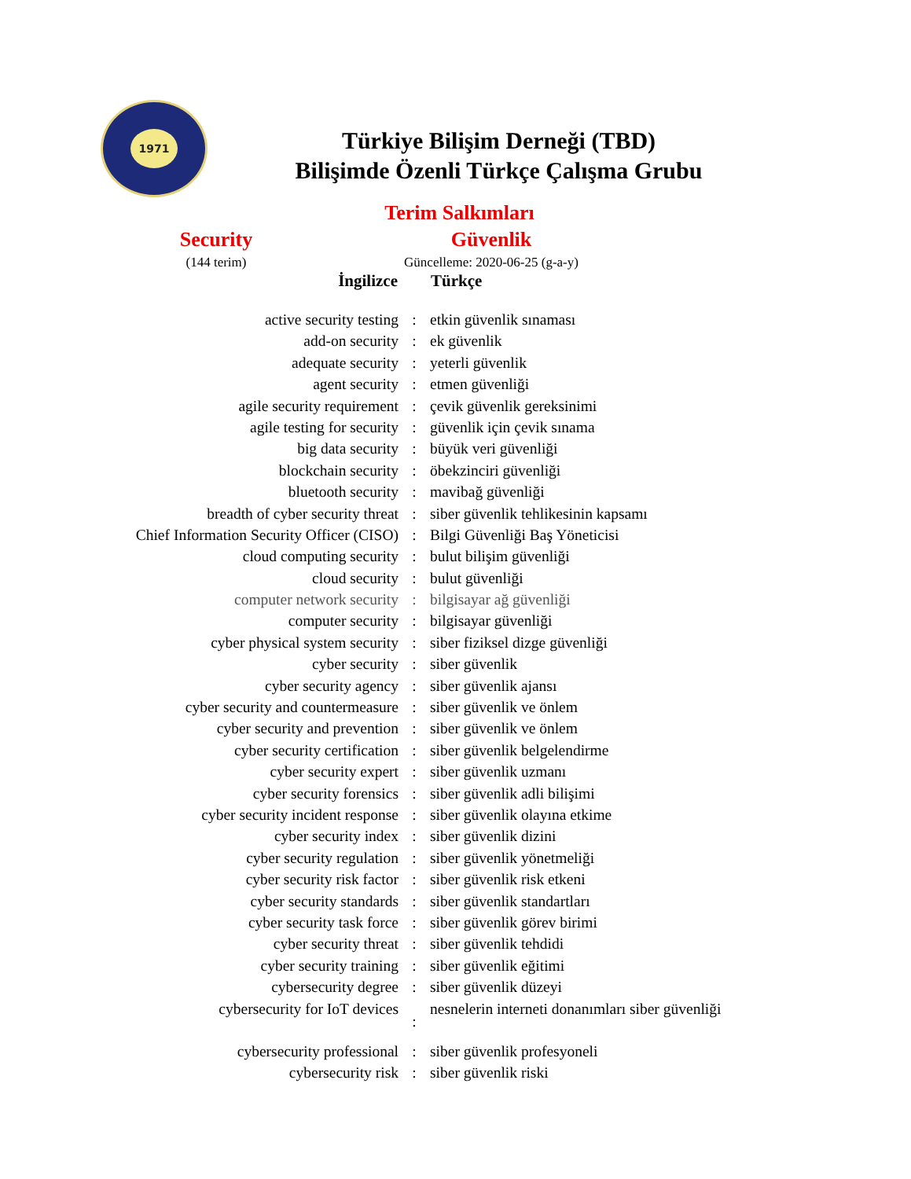1971
Türkiye Bilişim Derneği (TBD)
Bilişimde Özenli Türkçe Çalışma Grubu
Terim Salkımları
Security Güvenlik
(144 terim) Güncelleme: 2020-06-25 (g-a-y)
| İngilizce | | Türkçe |
| --- | --- | --- |
| active security testing | : | etkin güvenlik sınaması |
| add-on security | : | ek güvenlik |
| adequate security | : | yeterli güvenlik |
| agent security | : | etmen güvenliği |
| agile security requirement | : | çevik güvenlik gereksinimi |
| agile testing for security | : | güvenlik için çevik sınama |
| big data security | : | büyük veri güvenliği |
| blockchain security | : | öbekzinciri güvenliği |
| bluetooth security | : | mavibağ güvenliği |
| breadth of cyber security threat | : | siber güvenlik tehlikesinin kapsamı |
| Chief Information Security Officer (CISO) | : | Bilgi Güvenliği Baş Yöneticisi |
| cloud computing security | : | bulut bilişim güvenliği |
| cloud security | : | bulut güvenliği |
| computer network security | : | bilgisayar ağ güvenliği |
| computer security | : | bilgisayar güvenliği |
| cyber physical system security | : | siber fiziksel dizge güvenliği |
| cyber security | : | siber güvenlik |
| cyber security agency | : | siber güvenlik ajansı |
| cyber security and countermeasure | : | siber güvenlik ve önlem |
| cyber security and prevention | : | siber güvenlik ve önlem |
| cyber security certification | : | siber güvenlik belgelendirme |
| cyber security expert | : | siber güvenlik uzmanı |
| cyber security forensics | : | siber güvenlik adli bilişimi |
| cyber security incident response | : | siber güvenlik olayına etkime |
| cyber security index | : | siber güvenlik dizini |
| cyber security regulation | : | siber güvenlik yönetmeliği |
| cyber security risk factor | : | siber güvenlik risk etkeni |
| cyber security standards | : | siber güvenlik standartları |
| cyber security task force | : | siber güvenlik görev birimi |
| cyber security threat | : | siber güvenlik tehdidi |
| cyber security training | : | siber güvenlik eğitimi |
| cybersecurity degree | : | siber güvenlik düzeyi |
| cybersecurity for IoT devices | : | nesnelerin interneti donanımları siber güvenliği |
| cybersecurity professional | : | siber güvenlik profesyoneli |
| cybersecurity risk | : | siber güvenlik riski |